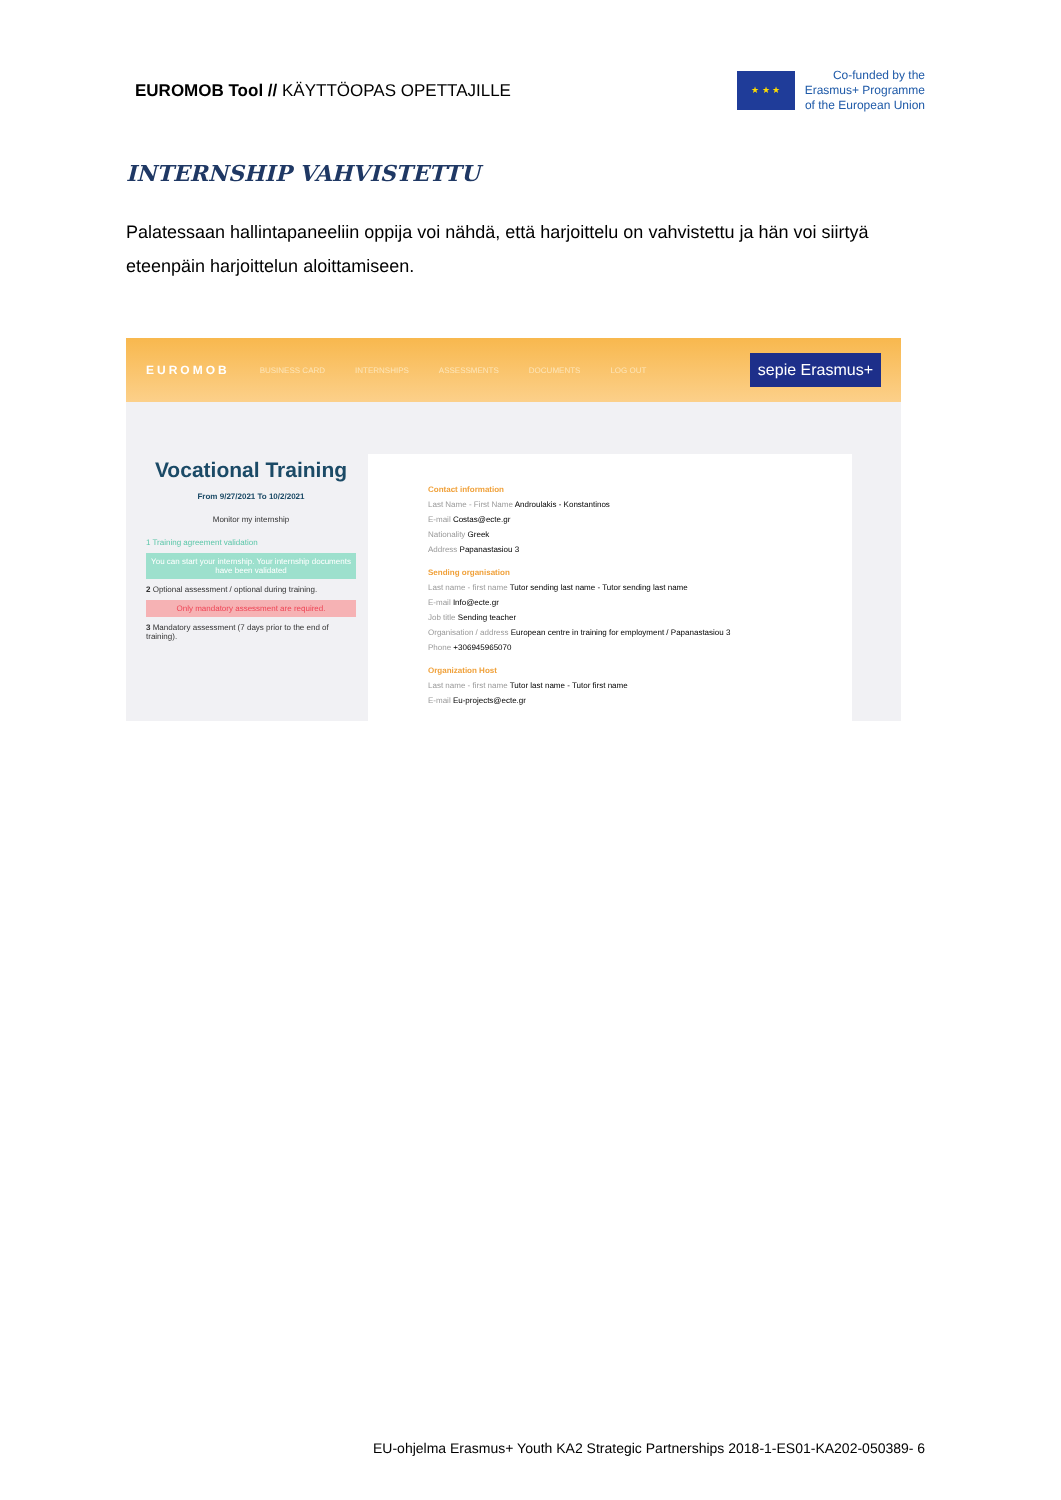EUROMOB Tool // KÄYTTÖOPAS OPETTAJILLE
★ ★ ★
Co-funded by the
Erasmus+ Programme
of the European Union
INTERNSHIP VAHVISTETTU
Palatessaan hallintapaneeliin oppija voi nähdä, että harjoittelu on vahvistettu ja hän voi siirtyä eteenpäin harjoittelun aloittamiseen.
EUROMOB BUSINESS CARD INTERNSHIPS ASSESSMENTS DOCUMENTS LOG OUT sepie Erasmus+
Vocational Training
From 9/27/2021 To 10/2/2021
Monitor my internship
1 Training agreement validation
You can start your internship. Your internship documents have been validated
2 Optional assessment / optional during training.
Only mandatory assessment are required.
3 Mandatory assessment (7 days prior to the end of training).
Contact information
Last Name - First Name Androulakis - Konstantinos
E-mail Costas@ecte.gr
Nationality Greek
Address Papanastasiou 3
Sending organisation
Last name - first name Tutor sending last name - Tutor sending last name
E-mail Info@ecte.gr
Job title Sending teacher
Organisation / address European centre in training for employment / Papanastasiou 3
Phone +306945965070
Organization Host
Last name - first name Tutor last name - Tutor first name
E-mail Eu-projects@ecte.gr
EU-ohjelma Erasmus+ Youth KA2 Strategic Partnerships 2018-1-ES01-KA202-050389- 6